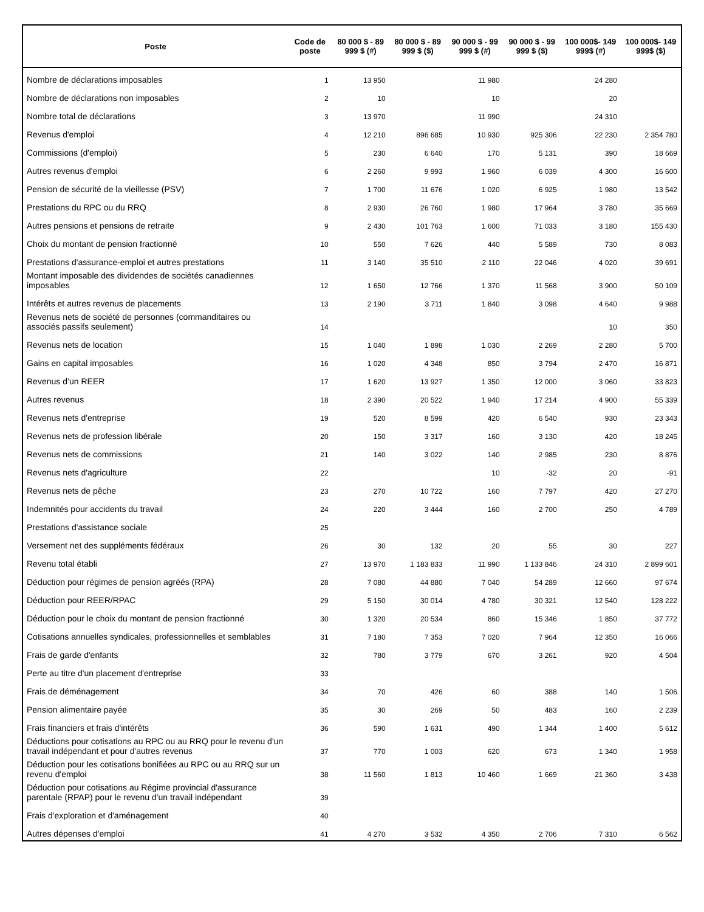| Poste | Code de poste | 80 000 $ - 89 999 $ (#) | 80 000 $ - 89 999 $ ($) | 90 000 $ - 99 999 $ (#) | 90 000 $ - 99 999 $ ($) | 100 000$- 149 999$ (#) | 100 000$- 149 999$ ($) |
| --- | --- | --- | --- | --- | --- | --- | --- |
| Nombre de déclarations imposables | 1 | 13 950 | | 11 980 | | 24 280 | |
| Nombre de déclarations non imposables | 2 | 10 | | 10 | | 20 | |
| Nombre total de déclarations | 3 | 13 970 | | 11 990 | | 24 310 | |
| Revenus d'emploi | 4 | 12 210 | 896 685 | 10 930 | 925 306 | 22 230 | 2 354 780 |
| Commissions (d'emploi) | 5 | 230 | 6 640 | 170 | 5 131 | 390 | 18 669 |
| Autres revenus d'emploi | 6 | 2 260 | 9 993 | 1 960 | 6 039 | 4 300 | 16 600 |
| Pension de sécurité de la vieillesse (PSV) | 7 | 1 700 | 11 676 | 1 020 | 6 925 | 1 980 | 13 542 |
| Prestations du RPC ou du RRQ | 8 | 2 930 | 26 760 | 1 980 | 17 964 | 3 780 | 35 669 |
| Autres pensions et pensions de retraite | 9 | 2 430 | 101 763 | 1 600 | 71 033 | 3 180 | 155 430 |
| Choix du montant de pension fractionné | 10 | 550 | 7 626 | 440 | 5 589 | 730 | 8 083 |
| Prestations d'assurance-emploi et autres prestations | 11 | 3 140 | 35 510 | 2 110 | 22 046 | 4 020 | 39 691 |
| Montant imposable des dividendes de sociétés canadiennes imposables | 12 | 1 650 | 12 766 | 1 370 | 11 568 | 3 900 | 50 109 |
| Intérêts et autres revenus de placements | 13 | 2 190 | 3 711 | 1 840 | 3 098 | 4 640 | 9 988 |
| Revenus nets de société de personnes (commanditaires ou associés passifs seulement) | 14 | | | | | 10 | 350 |
| Revenus nets de location | 15 | 1 040 | 1 898 | 1 030 | 2 269 | 2 280 | 5 700 |
| Gains en capital imposables | 16 | 1 020 | 4 348 | 850 | 3 794 | 2 470 | 16 871 |
| Revenus d’un REER | 17 | 1 620 | 13 927 | 1 350 | 12 000 | 3 060 | 33 823 |
| Autres revenus | 18 | 2 390 | 20 522 | 1 940 | 17 214 | 4 900 | 55 339 |
| Revenus nets d'entreprise | 19 | 520 | 8 599 | 420 | 6 540 | 930 | 23 343 |
| Revenus nets de profession libérale | 20 | 150 | 3 317 | 160 | 3 130 | 420 | 18 245 |
| Revenus nets de commissions | 21 | 140 | 3 022 | 140 | 2 985 | 230 | 8 876 |
| Revenus nets d'agriculture | 22 | | | 10 | -32 | 20 | -91 |
| Revenus nets de pêche | 23 | 270 | 10 722 | 160 | 7 797 | 420 | 27 270 |
| Indemnités pour accidents du travail | 24 | 220 | 3 444 | 160 | 2 700 | 250 | 4 789 |
| Prestations d'assistance sociale | 25 | | | | | | |
| Versement net des suppléments fédéraux | 26 | 30 | 132 | 20 | 55 | 30 | 227 |
| Revenu total établi | 27 | 13 970 | 1 183 833 | 11 990 | 1 133 846 | 24 310 | 2 899 601 |
| Déduction pour régimes de pension agréés (RPA) | 28 | 7 080 | 44 880 | 7 040 | 54 289 | 12 660 | 97 674 |
| Déduction pour REER/RPAC | 29 | 5 150 | 30 014 | 4 780 | 30 321 | 12 540 | 128 222 |
| Déduction pour le choix du montant de pension fractionné | 30 | 1 320 | 20 534 | 860 | 15 346 | 1 850 | 37 772 |
| Cotisations annuelles syndicales, professionnelles et semblables | 31 | 7 180 | 7 353 | 7 020 | 7 964 | 12 350 | 16 066 |
| Frais de garde d'enfants | 32 | 780 | 3 779 | 670 | 3 261 | 920 | 4 504 |
| Perte au titre d'un placement d'entreprise | 33 | | | | | | |
| Frais de déménagement | 34 | 70 | 426 | 60 | 388 | 140 | 1 506 |
| Pension alimentaire payée | 35 | 30 | 269 | 50 | 483 | 160 | 2 239 |
| Frais financiers et frais d'intérêts | 36 | 590 | 1 631 | 490 | 1 344 | 1 400 | 5 612 |
| Déductions pour cotisations au RPC ou au RRQ pour le revenu d'un travail indépendant et pour d'autres revenus | 37 | 770 | 1 003 | 620 | 673 | 1 340 | 1 958 |
| Déduction pour les cotisations bonifiées au RPC ou au RRQ sur un revenu d'emploi | 38 | 11 560 | 1 813 | 10 460 | 1 669 | 21 360 | 3 438 |
| Déduction pour cotisations au Régime provincial d'assurance parentale (RPAP) pour le revenu d'un travail indépendant | 39 | | | | | | |
| Frais d'exploration et d'aménagement | 40 | | | | | | |
| Autres dépenses d'emploi | 41 | 4 270 | 3 532 | 4 350 | 2 706 | 7 310 | 6 562 |